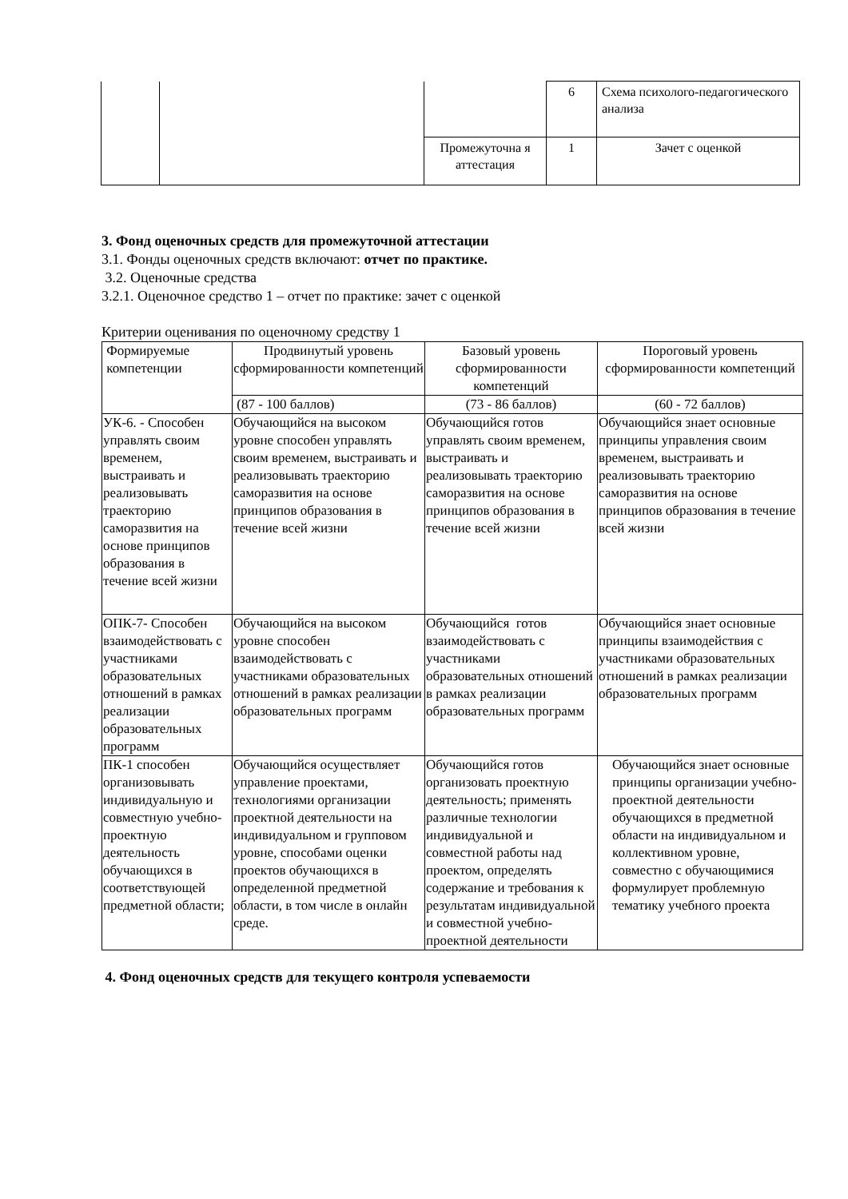| | | | 6 | Схема психолого-педагогического анализа |
| | | Промежуточна я аттестация | 1 | Зачет с оценкой |
3. Фонд оценочных средств для промежуточной аттестации
3.1. Фонды оценочных средств включают: отчет по практике.
3.2. Оценочные средства
3.2.1. Оценочное средство 1 – отчет по практике: зачет с оценкой
Критерии оценивания по оценочному средству 1
| Формируемые компетенции | Продвинутый уровень сформированности компетенций | Базовый уровень сформированности компетенций | Пороговый уровень сформированности компетенций |
| --- | --- | --- | --- |
| | (87 - 100 баллов) | (73 - 86 баллов) | (60 - 72 баллов) |
| УК-6. - Способен управлять своим временем, выстраивать и реализовывать траекторию саморазвития на основе принципов образования в течение всей жизни | Обучающийся на высоком уровне способен управлять своим временем, выстраивать и реализовывать траекторию саморазвития на основе принципов образования в течение всей жизни | Обучающийся готов управлять своим временем, выстраивать и реализовывать траекторию саморазвития на основе принципов образования в течение всей жизни | Обучающийся знает основные принципы управления своим временем, выстраивать и реализовывать траекторию саморазвития на основе принципов образования в течение всей жизни |
| ОПК-7- Способен взаимодействовать с участниками образовательных отношений в рамках реализации образовательных программ | Обучающийся на высоком уровне способен взаимодействовать с участниками образовательных отношений в рамках реализации образовательных программ | Обучающийся готов взаимодействовать с участниками образовательных отношений в рамках реализации образовательных программ | Обучающийся знает основные принципы взаимодействия с участниками образовательных отношений в рамках реализации образовательных программ |
| ПК-1 способен организовывать индивидуальную и совместную учебно-проектную деятельность обучающихся в соответствующей предметной области; | Обучающийся осуществляет управление проектами, технологиями организации проектной деятельности на индивидуальном и групповом уровне, способами оценки проектов обучающихся в определенной предметной области, в том числе в онлайн среде. | Обучающийся готов организовать проектную деятельность; применять различные технологии индивидуальной и совместной работы над проектом, определять содержание и требования к результатам индивидуальной и совместной учебно-проектной деятельности | Обучающийся знает основные принципы организации учебно-проектной деятельности обучающихся в предметной области на индивидуальном и коллективном уровне, совместно с обучающимися формулирует проблемную тематику учебного проекта |
4. Фонд оценочных средств для текущего контроля успеваемости